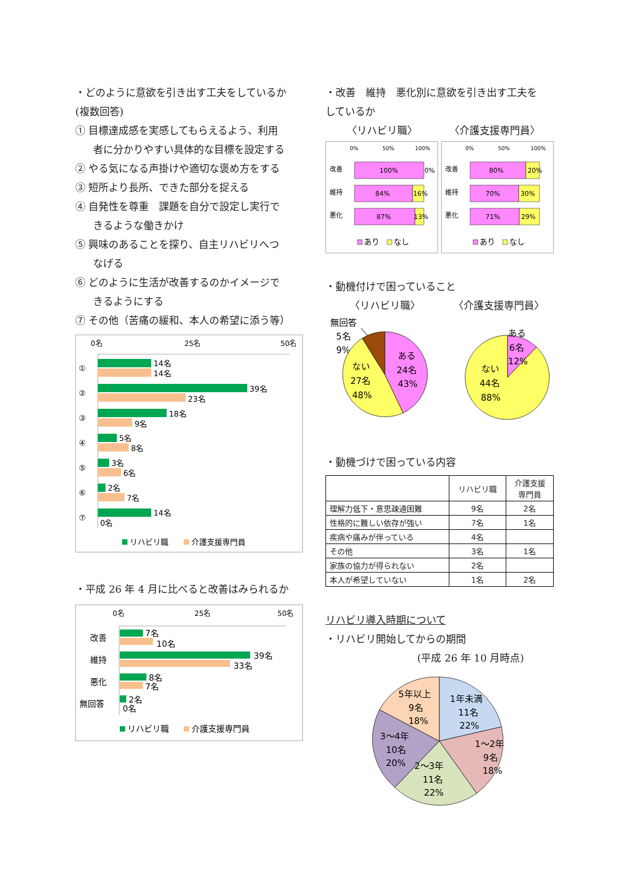・どのように意欲を引き出す工夫をしているか
(複数回答)
① 目標達成感を実感してもらえるよう、利用
者に分かりやすい具体的な目標を設定する
② やる気になる声掛けや適切な褒め方をする
③ 短所より長所、できた部分を捉える
④ 自発性を尊重　課題を自分で設定し実行で
きるような働きかけ
⑤ 興味のあることを探り、自主リハビリへつ
なげる
⑥ どのように生活が改善するのかイメージで
きるようにする
⑦ その他（苦痛の緩和、本人の希望に添う等）
0名
25名
50名
①
14名
14名
②
39名
23名
③
18名
9名
④
5名
8名
⑤
3名
6名
⑥
2名
7名
⑦
14名
0名
リハビリ職
介護支援専門員
・平成 26 年 4 月に比べると改善はみられるか
0名
25名
50名
改善
7名
10名
維持
39名
33名
悪化
8名
7名
無回答
2名
0名
リハビリ職
介護支援専門員
・改善　維持　悪化別に意欲を引き出す工夫を
しているか
〈リハビリ職〉 〈介護支援専門員〉
0%
50%
100%
改善
100%
0%
維持
84%
16%
悪化
87%
13%
あり
なし
0%
50%
100%
改善
80%
20%
維持
70%
30%
悪化
71%
29%
あり
なし
・動機付けで困っていること
〈リハビリ職〉 〈介護支援専門員〉
無回答
5名
9%
ある
24名
43%
ない
27名
48%
ある
6名
12%
ない
44名
88%
・動機づけで困っている内容
| | リハビリ職 | 介護支援 専門員 |
| --- | --- | --- |
| 理解力低下・意思疎通困難 | 9名 | 2名 |
| 性格的に難しい依存が強い | 7名 | 1名 |
| 疾病や痛みが伴っている | 4名 | |
| その他 | 3名 | 1名 |
| 家族の協力が得られない | 2名 | |
| 本人が希望していない | 1名 | 2名 |
リハビリ導入時期について
・リハビリ開始してからの期間
(平成 26 年 10 月時点)
5年以上
9名
18%
1年未満
11名
22%
1〜2年
9名
18%
2〜3年
11名
22%
3〜4年
10名
20%